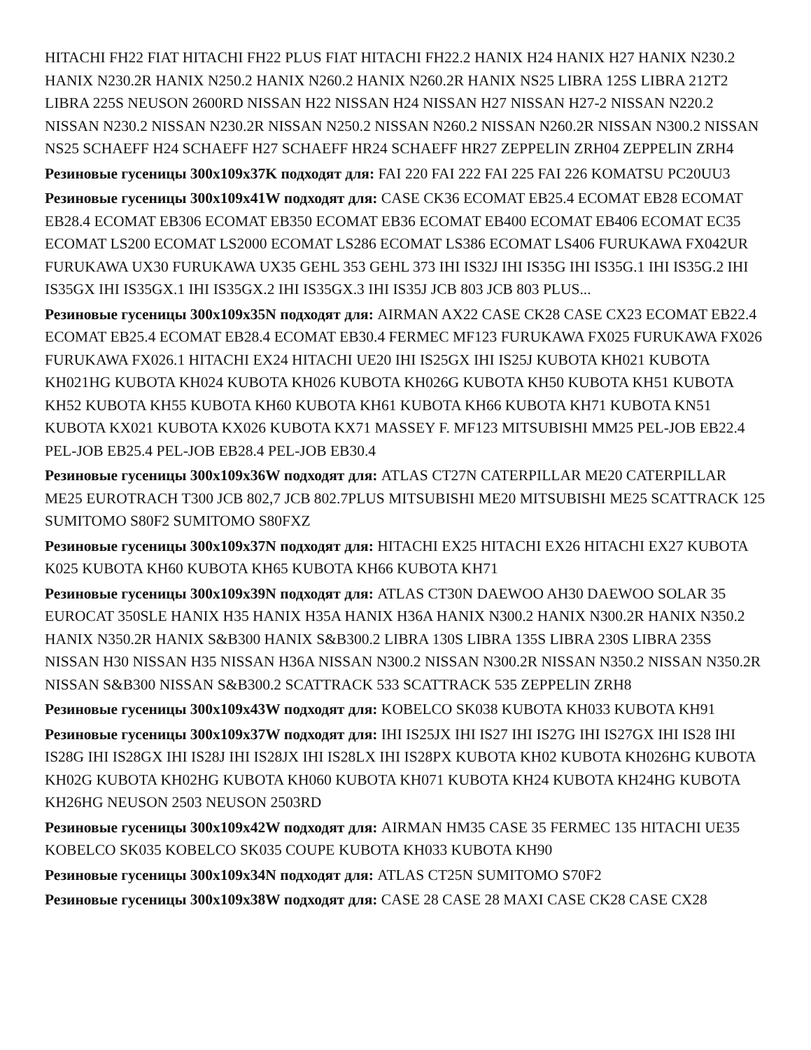HITACHI FH22 FIAT HITACHI FH22 PLUS FIAT HITACHI FH22.2 HANIX H24 HANIX H27 HANIX N230.2 HANIX N230.2R HANIX N250.2 HANIX N260.2 HANIX N260.2R HANIX NS25 LIBRA 125S LIBRA 212T2 LIBRA 225S NEUSON 2600RD NISSAN H22 NISSAN H24 NISSAN H27 NISSAN H27-2 NISSAN N220.2 NISSAN N230.2 NISSAN N230.2R NISSAN N250.2 NISSAN N260.2 NISSAN N260.2R NISSAN N300.2 NISSAN NS25 SCHAEFF H24 SCHAEFF H27 SCHAEFF HR24 SCHAEFF HR27 ZEPPELIN ZRH04 ZEPPELIN ZRH4
Резиновые гусеницы 300x109x37K подходят для: FAI 220 FAI 222 FAI 225 FAI 226 KOMATSU PC20UU3
Резиновые гусеницы 300x109x41W подходят для: CASE CK36 ECOMAT EB25.4 ECOMAT EB28 ECOMAT EB28.4 ECOMAT EB306 ECOMAT EB350 ECOMAT EB36 ECOMAT EB400 ECOMAT EB406 ECOMAT EC35 ECOMAT LS200 ECOMAT LS2000 ECOMAT LS286 ECOMAT LS386 ECOMAT LS406 FURUKAWA FX042UR FURUKAWA UX30 FURUKAWA UX35 GEHL 353 GEHL 373 IHI IS32J IHI IS35G IHI IS35G.1 IHI IS35G.2 IHI IS35GX IHI IS35GX.1 IHI IS35GX.2 IHI IS35GX.3 IHI IS35J JCB 803 JCB 803 PLUS...
Резиновые гусеницы 300x109x35N подходят для: AIRMAN AX22 CASE CK28 CASE CX23 ECOMAT EB22.4 ECOMAT EB25.4 ECOMAT EB28.4 ECOMAT EB30.4 FERMEC MF123 FURUKAWA FX025 FURUKAWA FX026 FURUKAWA FX026.1 HITACHI EX24 HITACHI UE20 IHI IS25GX IHI IS25J KUBOTA KH021 KUBOTA KH021HG KUBOTA KH024 KUBOTA KH026 KUBOTA KH026G KUBOTA KH50 KUBOTA KH51 KUBOTA KH52 KUBOTA KH55 KUBOTA KH60 KUBOTA KH61 KUBOTA KH66 KUBOTA KH71 KUBOTA KN51 KUBOTA KX021 KUBOTA KX026 KUBOTA KX71 MASSEY F. MF123 MITSUBISHI MM25 PEL-JOB EB22.4 PEL-JOB EB25.4 PEL-JOB EB28.4 PEL-JOB EB30.4
Резиновые гусеницы 300x109x36W подходят для: ATLAS CT27N CATERPILLAR ME20 CATERPILLAR ME25 EUROTRACH T300 JCB 802,7 JCB 802.7PLUS MITSUBISHI ME20 MITSUBISHI ME25 SCATTRACK 125 SUMITOMO S80F2 SUMITOMO S80FXZ
Резиновые гусеницы 300x109x37N подходят для: HITACHI EX25 HITACHI EX26 HITACHI EX27 KUBOTA K025 KUBOTA KH60 KUBOTA KH65 KUBOTA KH66 KUBOTA KH71
Резиновые гусеницы 300x109x39N подходят для: ATLAS CT30N DAEWOO AH30 DAEWOO SOLAR 35 EUROCAT 350SLE HANIX H35 HANIX H35A HANIX H36A HANIX N300.2 HANIX N300.2R HANIX N350.2 HANIX N350.2R HANIX S&B300 HANIX S&B300.2 LIBRA 130S LIBRA 135S LIBRA 230S LIBRA 235S NISSAN H30 NISSAN H35 NISSAN H36A NISSAN N300.2 NISSAN N300.2R NISSAN N350.2 NISSAN N350.2R NISSAN S&B300 NISSAN S&B300.2 SCATTRACK 533 SCATTRACK 535 ZEPPELIN ZRH8
Резиновые гусеницы 300x109x43W подходят для: KOBELCO SK038 KUBOTA KH033 KUBOTA KH91
Резиновые гусеницы 300x109x37W подходят для: IHI IS25JX IHI IS27 IHI IS27G IHI IS27GX IHI IS28 IHI IS28G IHI IS28GX IHI IS28J IHI IS28JX IHI IS28LX IHI IS28PX KUBOTA KH02 KUBOTA KH026HG KUBOTA KH02G KUBOTA KH02HG KUBOTA KH060 KUBOTA KH071 KUBOTA KH24 KUBOTA KH24HG KUBOTA KH26HG NEUSON 2503 NEUSON 2503RD
Резиновые гусеницы 300x109x42W подходят для: AIRMAN HM35 CASE 35 FERMEC 135 HITACHI UE35 KOBELCO SK035 KOBELCO SK035 COUPE KUBOTA KH033 KUBOTA KH90
Резиновые гусеницы 300x109x34N подходят для: ATLAS CT25N SUMITOMO S70F2
Резиновые гусеницы 300x109x38W подходят для: CASE 28 CASE 28 MAXI CASE CK28 CASE CX28